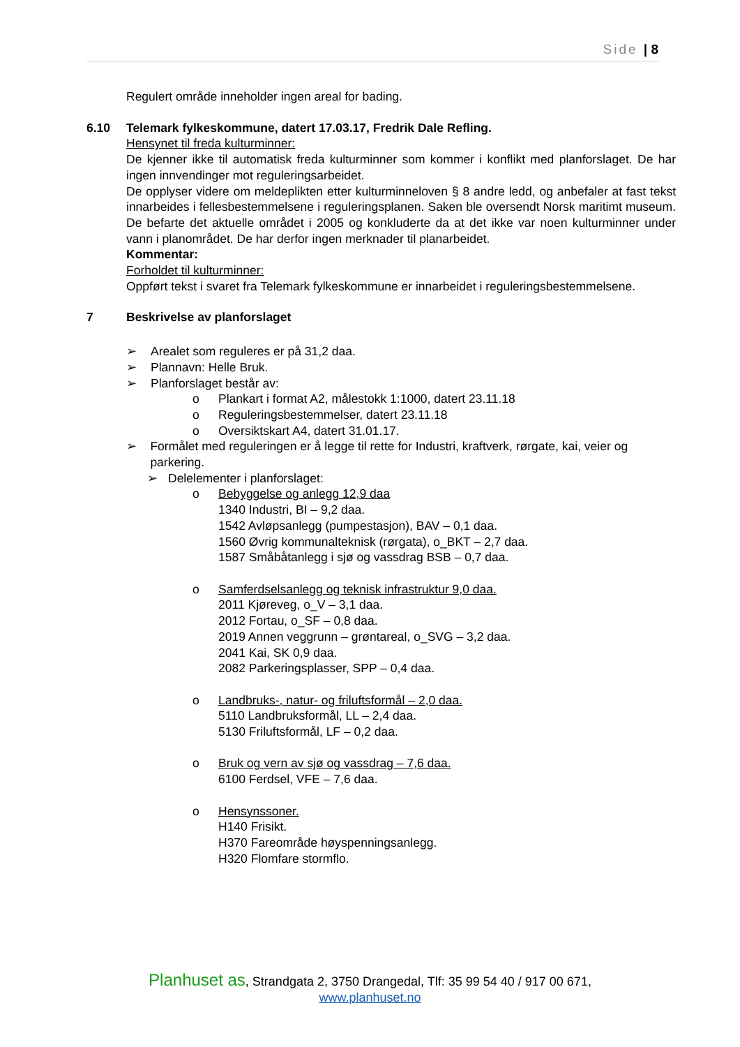Side | 8
Regulert område inneholder ingen areal for bading.
6.10 Telemark fylkeskommune, datert 17.03.17, Fredrik Dale Refling.
Hensynet til freda kulturminner:
De kjenner ikke til automatisk freda kulturminner som kommer i konflikt med planforslaget. De har ingen innvendinger mot reguleringsarbeidet.
De opplyser videre om meldeplikten etter kulturminneloven § 8 andre ledd, og anbefaler at fast tekst innarbeides i fellesbestemmelsene i reguleringsplanen. Saken ble oversendt Norsk maritimt museum. De befarte det aktuelle området i 2005 og konkluderte da at det ikke var noen kulturminner under vann i planområdet. De har derfor ingen merknader til planarbeidet.
Kommentar:
Forholdet til kulturminner:
Oppført tekst i svaret fra Telemark fylkeskommune er innarbeidet i reguleringsbestemmelsene.
7 Beskrivelse av planforslaget
➢ Arealet som reguleres er på 31,2 daa.
➢ Plannavn: Helle Bruk.
➢ Planforslaget består av:
o Plankart i format A2, målestokk 1:1000, datert 23.11.18
o Reguleringsbestemmelser, datert 23.11.18
o Oversiktskart A4, datert 31.01.17.
➢ Formålet med reguleringen er å legge til rette for Industri, kraftverk, rørgate, kai, veier og parkering.
➢ Delelementer i planforslaget:
o Bebyggelse og anlegg 12,9 daa
1340 Industri, BI – 9,2 daa.
1542 Avløpsanlegg (pumpestasjon), BAV – 0,1 daa.
1560 Øvrig kommunalteknisk (rørgata), o_BKT – 2,7 daa.
1587 Småbåtanlegg i sjø og vassdrag BSB – 0,7 daa.
o Samferdselsanlegg og teknisk infrastruktur 9,0 daa.
2011 Kjøreveg, o_V – 3,1 daa.
2012 Fortau, o_SF – 0,8 daa.
2019 Annen veggrunn – grøntareal, o_SVG – 3,2 daa.
2041 Kai, SK 0,9 daa.
2082 Parkeringsplasser, SPP – 0,4 daa.
o Landbruks-, natur- og friluftsformål – 2,0 daa.
5110 Landbruksformål, LL – 2,4 daa.
5130 Friluftsformål, LF – 0,2 daa.
o Bruk og vern av sjø og vassdrag – 7,6 daa.
6100 Ferdsel, VFE – 7,6 daa.
o Hensynssoner.
H140 Frisikt.
H370 Fareområde høyspenningsanlegg.
H320 Flomfare stormflo.
Planhuset as, Strandgata 2, 3750 Drangedal, Tlf: 35 99 54 40 / 917 00 671,
www.planhuset.no